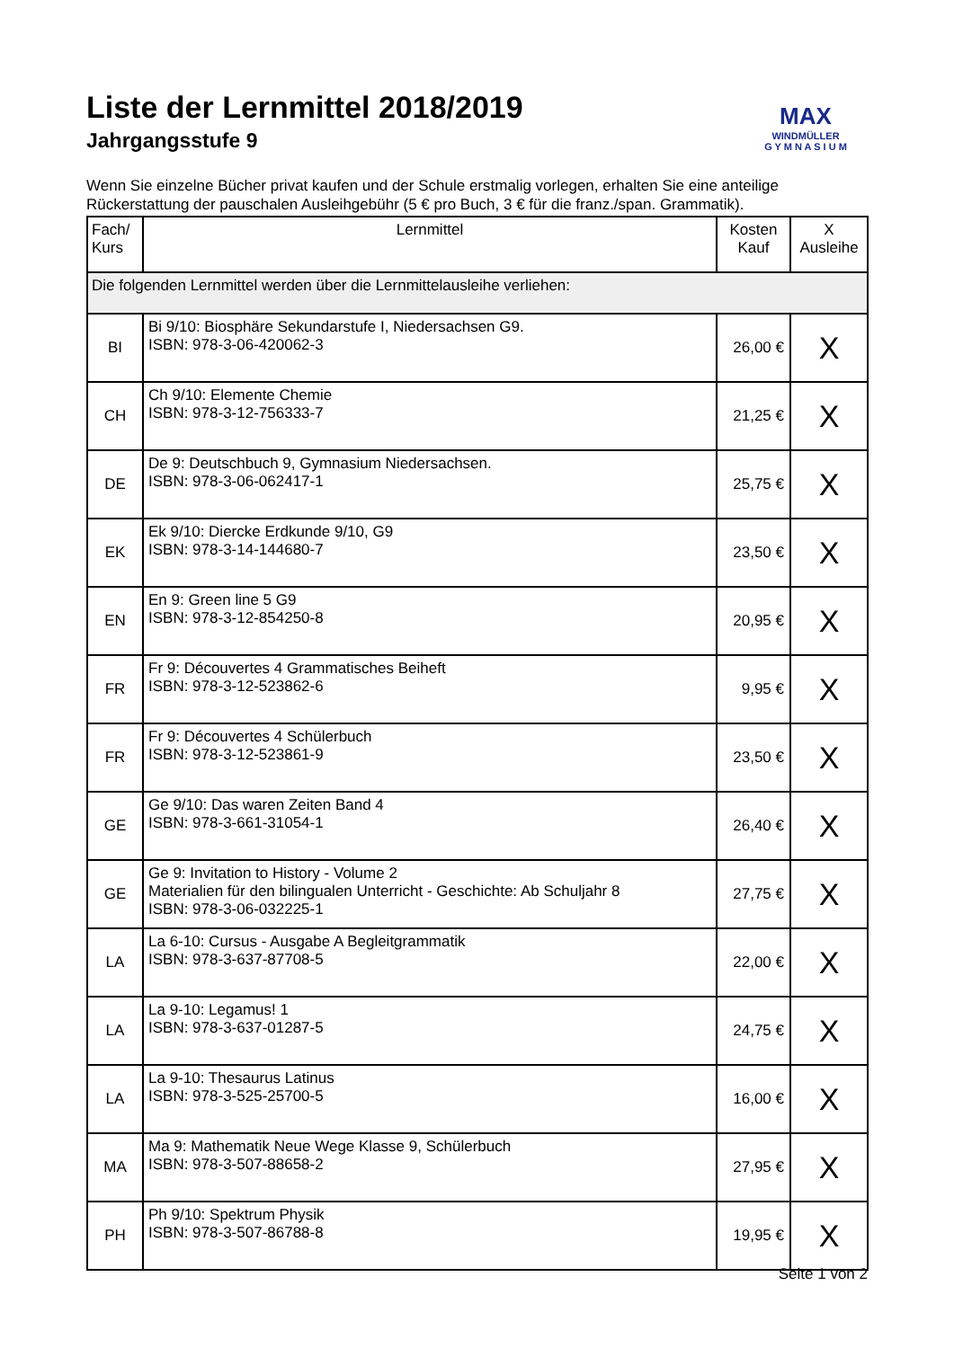MAX
WINDMÜLLER
G Y M N A S I U M
Liste der Lernmittel 2018/2019
Jahrgangsstufe 9
Wenn Sie einzelne Bücher privat kaufen und der Schule erstmalig vorlegen, erhalten Sie eine anteilige Rückerstattung der pauschalen Ausleihgebühr (5 € pro Buch, 3 € für die franz./span. Grammatik).
| Fach/ Kurs | Lernmittel | Kosten Kauf | X Ausleihe |
| --- | --- | --- | --- |
| Die folgenden Lernmittel werden über die Lernmittelausleihe verliehen: | | | |
| BI | Bi 9/10: Biosphäre Sekundarstufe I, Niedersachsen G9. ISBN: 978-3-06-420062-3 | 26,00 € | X |
| CH | Ch 9/10: Elemente Chemie ISBN: 978-3-12-756333-7 | 21,25 € | X |
| DE | De 9: Deutschbuch 9, Gymnasium Niedersachsen. ISBN: 978-3-06-062417-1 | 25,75 € | X |
| EK | Ek 9/10: Diercke Erdkunde 9/10, G9 ISBN: 978-3-14-144680-7 | 23,50 € | X |
| EN | En 9: Green line 5 G9 ISBN: 978-3-12-854250-8 | 20,95 € | X |
| FR | Fr 9: Découvertes 4 Grammatisches Beiheft ISBN: 978-3-12-523862-6 | 9,95 € | X |
| FR | Fr 9: Découvertes 4 Schülerbuch ISBN: 978-3-12-523861-9 | 23,50 € | X |
| GE | Ge 9/10: Das waren Zeiten Band 4 ISBN: 978-3-661-31054-1 | 26,40 € | X |
| GE | Ge 9: Invitation to History - Volume 2 Materialien für den bilingualen Unterricht - Geschichte: Ab Schuljahr 8 ISBN: 978-3-06-032225-1 | 27,75 € | X |
| LA | La 6-10: Cursus - Ausgabe A Begleitgrammatik ISBN: 978-3-637-87708-5 | 22,00 € | X |
| LA | La 9-10: Legamus! 1 ISBN: 978-3-637-01287-5 | 24,75 € | X |
| LA | La 9-10: Thesaurus Latinus ISBN: 978-3-525-25700-5 | 16,00 € | X |
| MA | Ma 9: Mathematik Neue Wege Klasse 9, Schülerbuch ISBN: 978-3-507-88658-2 | 27,95 € | X |
| PH | Ph 9/10: Spektrum Physik ISBN: 978-3-507-86788-8 | 19,95 € | X |
Seite 1 von 2